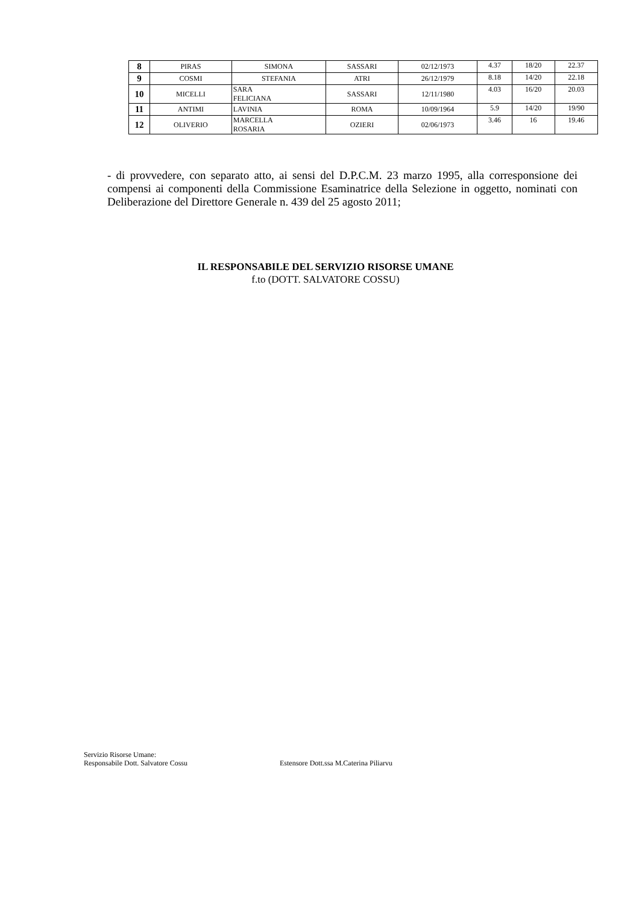| 8 | PIRAS | SIMONA | SASSARI | 02/12/1973 | 4.37 | 18/20 | 22.37 |
| 9 | COSMI | STEFANIA | ATRI | 26/12/1979 | 8.18 | 14/20 | 22.18 |
| 10 | MICELLI | SARA FELICIANA | SASSARI | 12/11/1980 | 4.03 | 16/20 | 20.03 |
| 11 | ANTIMI | LAVINIA | ROMA | 10/09/1964 | 5.9 | 14/20 | 19/90 |
| 12 | OLIVERIO | MARCELLA ROSARIA | OZIERI | 02/06/1973 | 3.46 | 16 | 19.46 |
- di provvedere, con separato atto, ai sensi del D.P.C.M. 23 marzo 1995, alla corresponsione dei compensi ai componenti della Commissione Esaminatrice della Selezione in oggetto, nominati con Deliberazione del Direttore Generale n. 439 del 25 agosto 2011;
IL RESPONSABILE DEL SERVIZIO RISORSE UMANE
f.to (DOTT. SALVATORE COSSU)
Servizio Risorse Umane:
Responsabile Dott. Salvatore Cossu
Estensore Dott.ssa M.Caterina Piliarvu